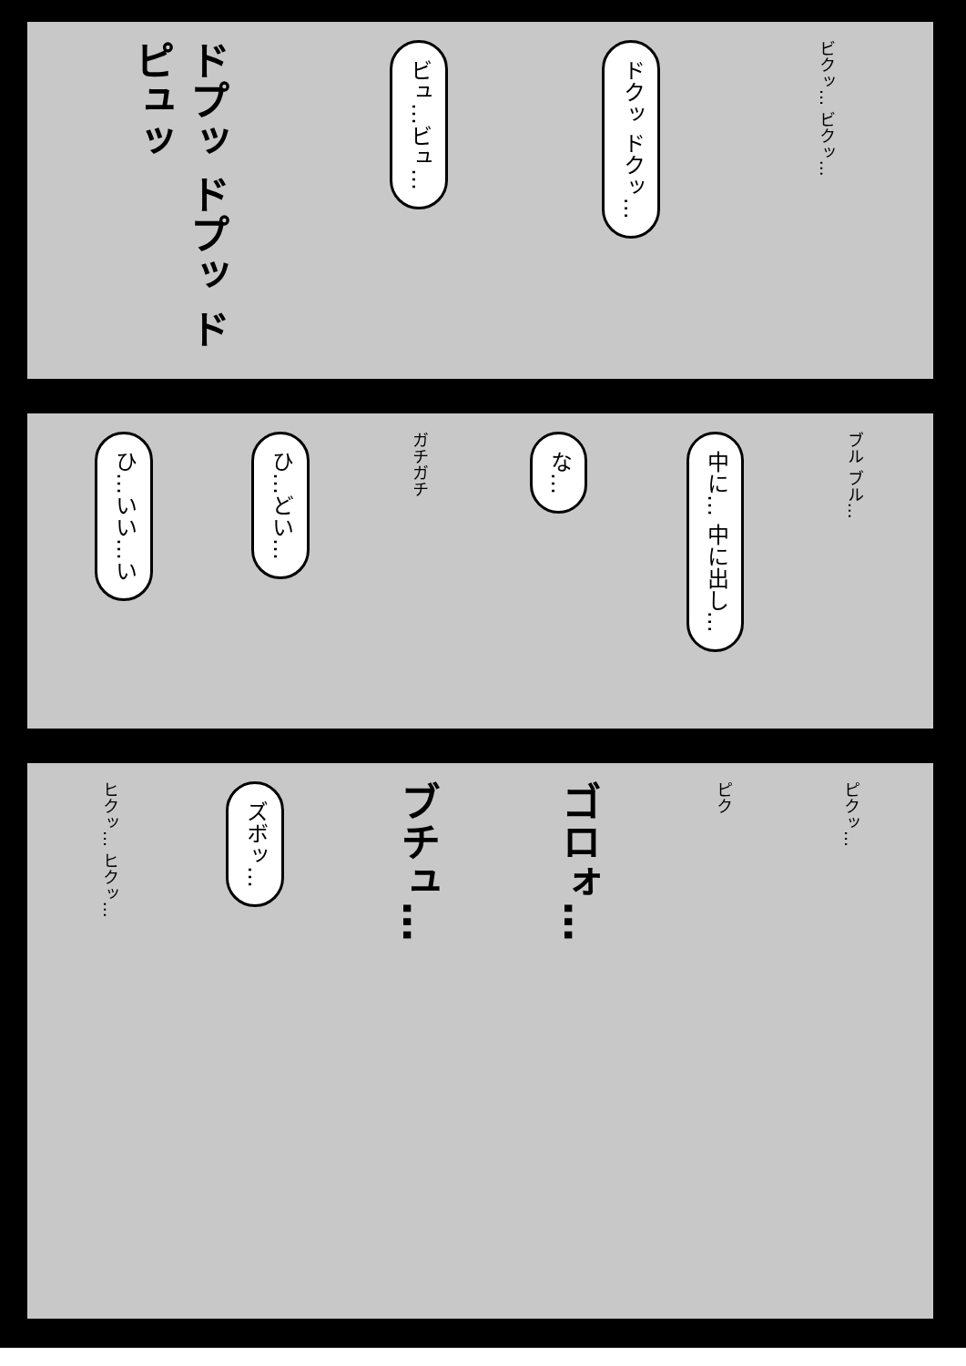ドプッ ドプッ ドピュッ
ビュ…ビュ…
ドクッ ドクッ…
ビクッ… ビクッ…
ひ…いい…い
ひ…どい…
ガチガチ
な…
中に… 中に出し…
ブル ブル…
ヒクッ… ヒクッ…
ズボッ…
ブチュ…
ゴロォ…
ピク
ピクッ…